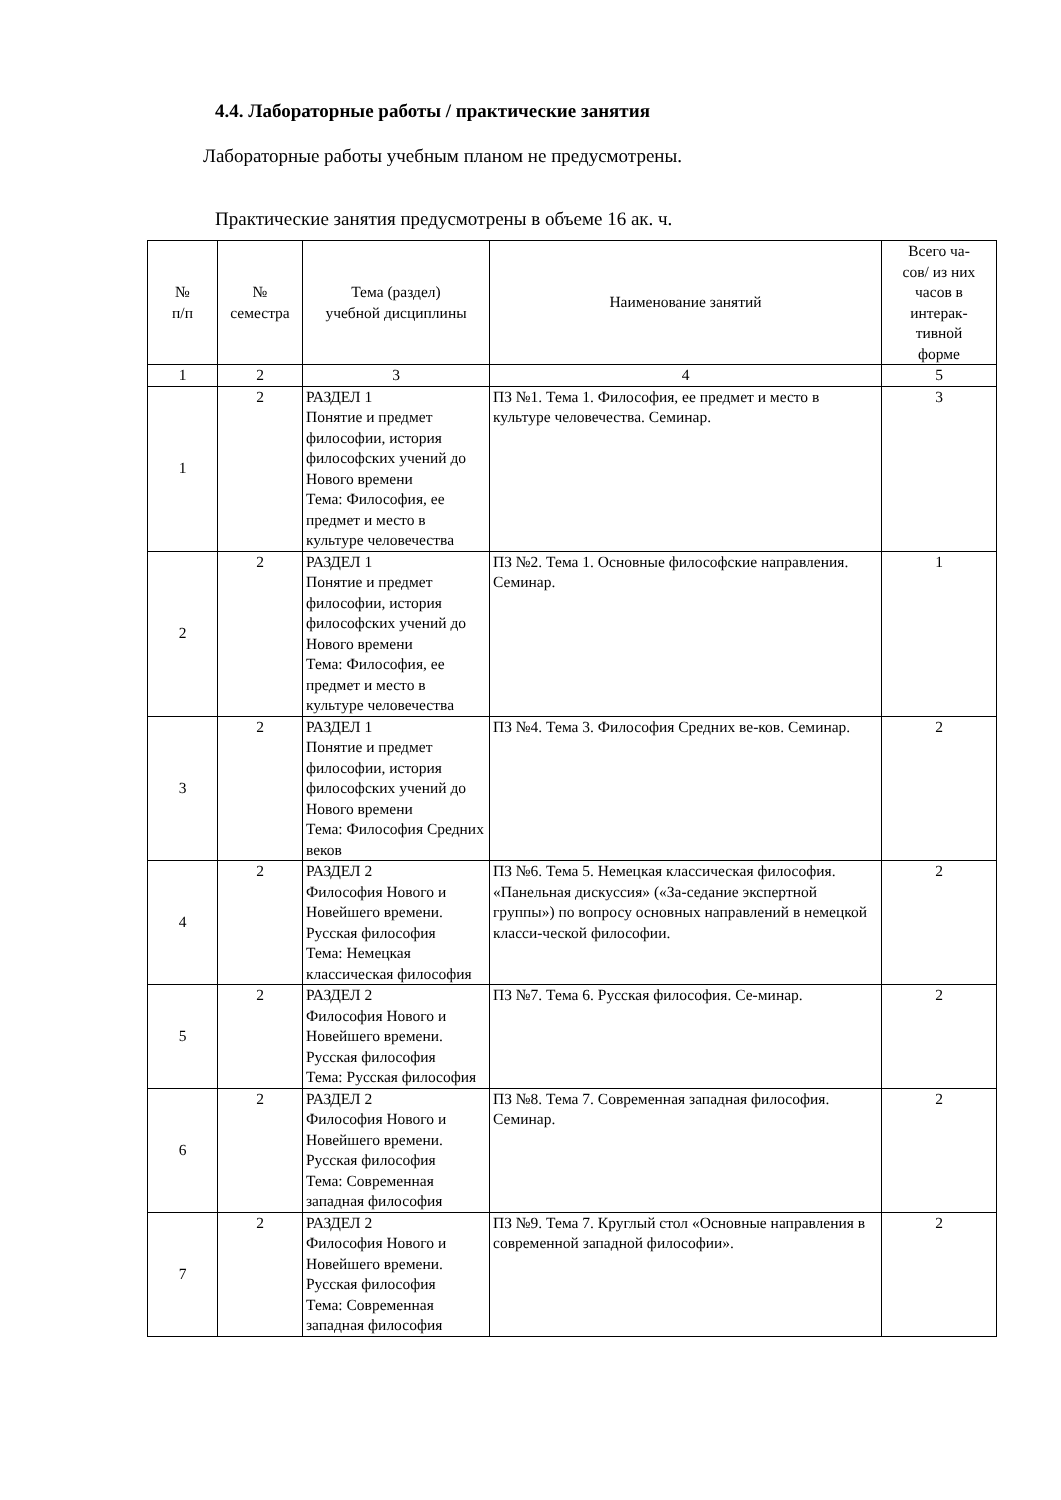4.4. Лабораторные работы / практические занятия
Лабораторные работы учебным планом не предусмотрены.
Практические занятия предусмотрены в объеме 16 ак. ч.
| № п/п | № семестра | Тема (раздел) учебной дисциплины | Наименование занятий | Всего ча- сов/ из них часов в интерак- тивной форме |
| --- | --- | --- | --- | --- |
| 1 | 2 | 3 | 4 | 5 |
| 1 | 2 | РАЗДЕЛ 1 Понятие и предмет философии, история философских учений до Нового времени Тема: Философия, ее предмет и место в культуре человечества | ПЗ №1. Тема 1. Философия, ее предмет и место в культуре человечества. Семинар. | 3 |
| 2 | 2 | РАЗДЕЛ 1 Понятие и предмет философии, история философских учений до Нового времени Тема: Философия, ее предмет и место в культуре человечества | ПЗ №2. Тема 1. Основные философские направления. Семинар. | 1 |
| 3 | 2 | РАЗДЕЛ 1 Понятие и предмет философии, история философских учений до Нового времени Тема: Философия Средних веков | ПЗ №4. Тема 3. Философия Средних ве-ков. Семинар. | 2 |
| 4 | 2 | РАЗДЕЛ 2 Философия Нового и Новейшего времени. Русская философия Тема: Немецкая классическая философия | ПЗ №6. Тема 5. Немецкая классическая философия. «Панельная дискуссия» («За-седание экспертной группы») по вопросу основных направлений в немецкой класси-ческой философии. | 2 |
| 5 | 2 | РАЗДЕЛ 2 Философия Нового и Новейшего времени. Русская философия Тема: Русская философия | ПЗ №7. Тема 6. Русская философия. Се-минар. | 2 |
| 6 | 2 | РАЗДЕЛ 2 Философия Нового и Новейшего времени. Русская философия Тема: Современная западная философия | ПЗ №8. Тема 7. Современная западная философия. Семинар. | 2 |
| 7 | 2 | РАЗДЕЛ 2 Философия Нового и Новейшего времени. Русская философия Тема: Современная западная философия | ПЗ №9. Тема 7. Круглый стол «Основные направления в современной западной философии». | 2 |